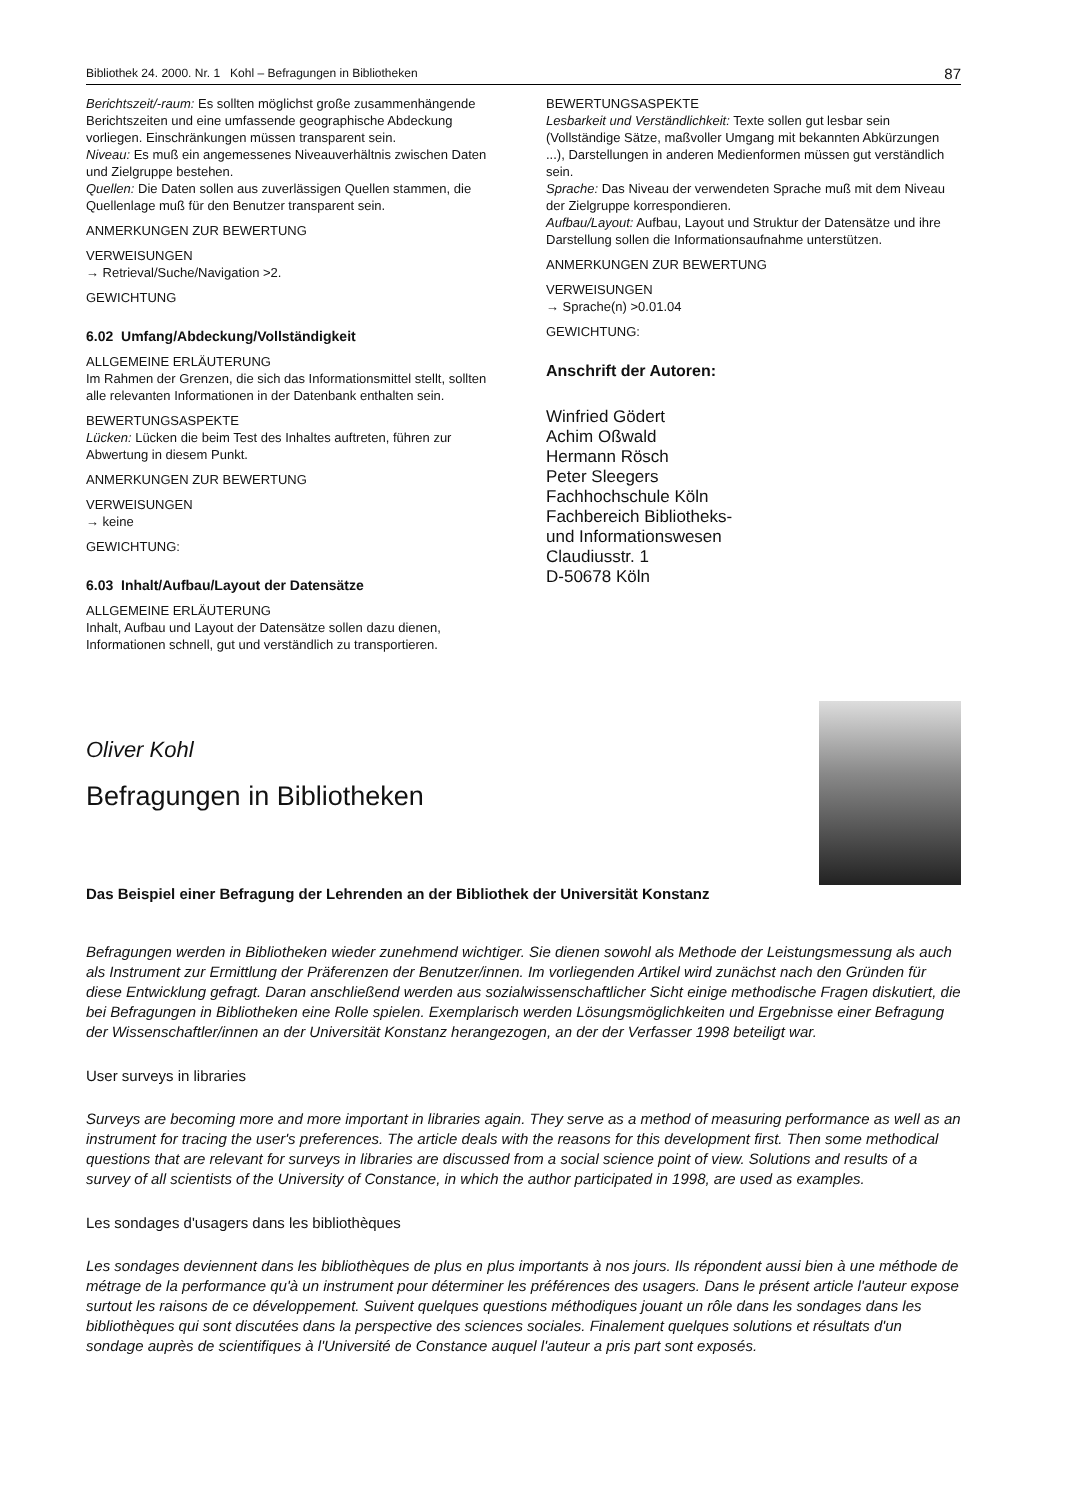Bibliothek 24. 2000. Nr. 1 Kohl – Befragungen in Bibliotheken 87
Berichtszeit/-raum: Es sollten möglichst große zusammenhängende Berichtszeiten und eine umfassende geographische Abdeckung vorliegen. Einschränkungen müssen transparent sein.
Niveau: Es muß ein angemessenes Niveauverhältnis zwischen Daten und Zielgruppe bestehen.
Quellen: Die Daten sollen aus zuverlässigen Quellen stammen, die Quellenlage muß für den Benutzer transparent sein.
ANMERKUNGEN ZUR BEWERTUNG
VERWEISUNGEN
→ Retrieval/Suche/Navigation >2.
GEWICHTUNG
6.02 Umfang/Abdeckung/Vollständigkeit
ALLGEMEINE ERLÄUTERUNG
Im Rahmen der Grenzen, die sich das Informationsmittel stellt, sollten alle relevanten Informationen in der Datenbank enthalten sein.
BEWERTUNGSASPEKTE
Lücken: Lücken die beim Test des Inhaltes auftreten, führen zur Abwertung in diesem Punkt.
ANMERKUNGEN ZUR BEWERTUNG
VERWEISUNGEN
→ keine
GEWICHTUNG:
6.03 Inhalt/Aufbau/Layout der Datensätze
ALLGEMEINE ERLÄUTERUNG
Inhalt, Aufbau und Layout der Datensätze sollen dazu dienen, Informationen schnell, gut und verständlich zu transportieren.
BEWERTUNGSASPEKTE
Lesbarkeit und Verständlichkeit: Texte sollen gut lesbar sein (Vollständige Sätze, maßvoller Umgang mit bekannten Abkürzungen ...), Darstellungen in anderen Medienformen müssen gut verständlich sein.
Sprache: Das Niveau der verwendeten Sprache muß mit dem Niveau der Zielgruppe korrespondieren.
Aufbau/Layout: Aufbau, Layout und Struktur der Datensätze und ihre Darstellung sollen die Informationsaufnahme unterstützen.
ANMERKUNGEN ZUR BEWERTUNG
VERWEISUNGEN
→ Sprache(n) >0.01.04
GEWICHTUNG:
Anschrift der Autoren:
Winfried Gödert
Achim Oßwald
Hermann Rösch
Peter Sleegers
Fachhochschule Köln
Fachbereich Bibliotheks-
und Informationswesen
Claudiusstr. 1
D-50678 Köln
Oliver Kohl
Befragungen in Bibliotheken
Das Beispiel einer Befragung der Lehrenden an der Bibliothek der Universität Konstanz
Befragungen werden in Bibliotheken wieder zunehmend wichtiger. Sie dienen sowohl als Methode der Leistungsmessung als auch als Instrument zur Ermittlung der Präferenzen der Benutzer/innen. Im vorliegenden Artikel wird zunächst nach den Gründen für diese Entwicklung gefragt. Daran anschließend werden aus sozialwissenschaftlicher Sicht einige methodische Fragen diskutiert, die bei Befragungen in Bibliotheken eine Rolle spielen. Exemplarisch werden Lösungsmöglichkeiten und Ergebnisse einer Befragung der Wissenschaftler/innen an der Universität Konstanz herangezogen, an der der Verfasser 1998 beteiligt war.
User surveys in libraries
Surveys are becoming more and more important in libraries again. They serve as a method of measuring performance as well as an instrument for tracing the user's preferences. The article deals with the reasons for this development first. Then some methodical questions that are relevant for surveys in libraries are discussed from a social science point of view. Solutions and results of a survey of all scientists of the University of Constance, in which the author participated in 1998, are used as examples.
Les sondages d'usagers dans les bibliothèques
Les sondages deviennent dans les bibliothèques de plus en plus importants à nos jours. Ils répondent aussi bien à une méthode de métrage de la performance qu'à un instrument pour déterminer les préférences des usagers. Dans le présent article l'auteur expose surtout les raisons de ce développement. Suivent quelques questions méthodiques jouant un rôle dans les sondages dans les bibliothèques qui sont discutées dans la perspective des sciences sociales. Finalement quelques solutions et résultats d'un sondage auprès de scientifiques à l'Université de Constance auquel l'auteur a pris part sont exposés.